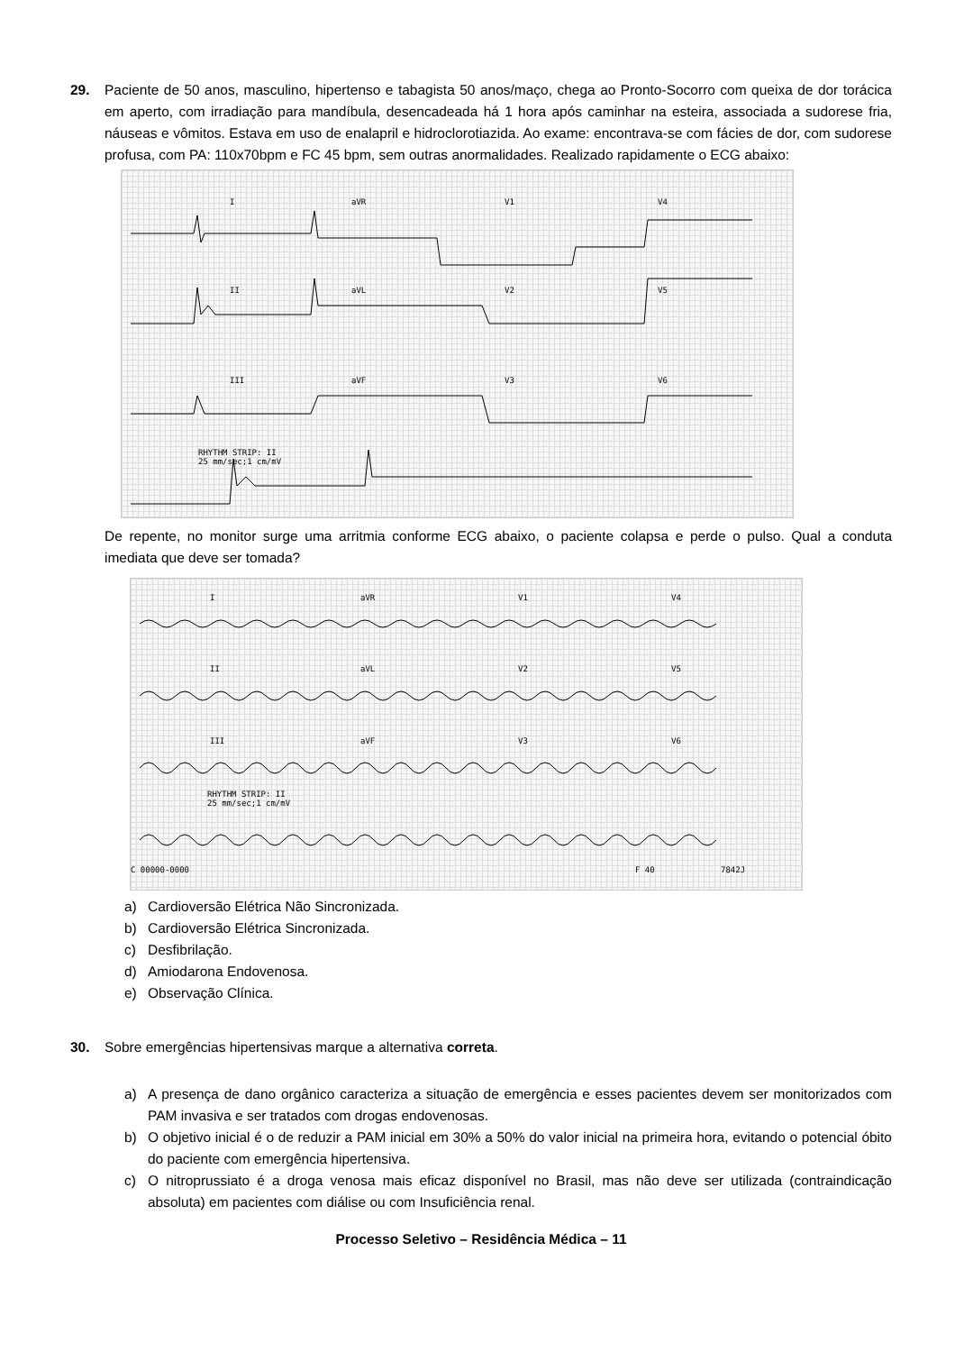29. Paciente de 50 anos, masculino, hipertenso e tabagista 50 anos/maço, chega ao Pronto-Socorro com queixa de dor torácica em aperto, com irradiação para mandíbula, desencadeada há 1 hora após caminhar na esteira, associada a sudorese fria, náuseas e vômitos. Estava em uso de enalapril e hidroclorotiazida. Ao exame: encontrava-se com fácies de dor, com sudorese profusa, com PA: 110x70bpm e FC 45 bpm, sem outras anormalidades. Realizado rapidamente o ECG abaixo:
I aVR V1 V4
II aVL V2 V5
III aVF V3 V6
RHYTHM STRIP: II
25 mm/sec;1 cm/mV
De repente, no monitor surge uma arritmia conforme ECG abaixo, o paciente colapsa e perde o pulso. Qual a conduta imediata que deve ser tomada?
I aVR V1 V4
II aVL V2 V5
III aVF V3 V6
RHYTHM STRIP: II
25 mm/sec;1 cm/mV
C 00000-0000 F 40 7842J
a) Cardioversão Elétrica Não Sincronizada.
b) Cardioversão Elétrica Sincronizada.
c) Desfibrilação.
d) Amiodarona Endovenosa.
e) Observação Clínica.
30. Sobre emergências hipertensivas marque a alternativa correta.
a) A presença de dano orgânico caracteriza a situação de emergência e esses pacientes devem ser monitorizados com PAM invasiva e ser tratados com drogas endovenosas.
b) O objetivo inicial é o de reduzir a PAM inicial em 30% a 50% do valor inicial na primeira hora, evitando o potencial óbito do paciente com emergência hipertensiva.
c) O nitroprussiato é a droga venosa mais eficaz disponível no Brasil, mas não deve ser utilizada (contraindicação absoluta) em pacientes com diálise ou com Insuficiência renal.
Processo Seletivo – Residência Médica – 11